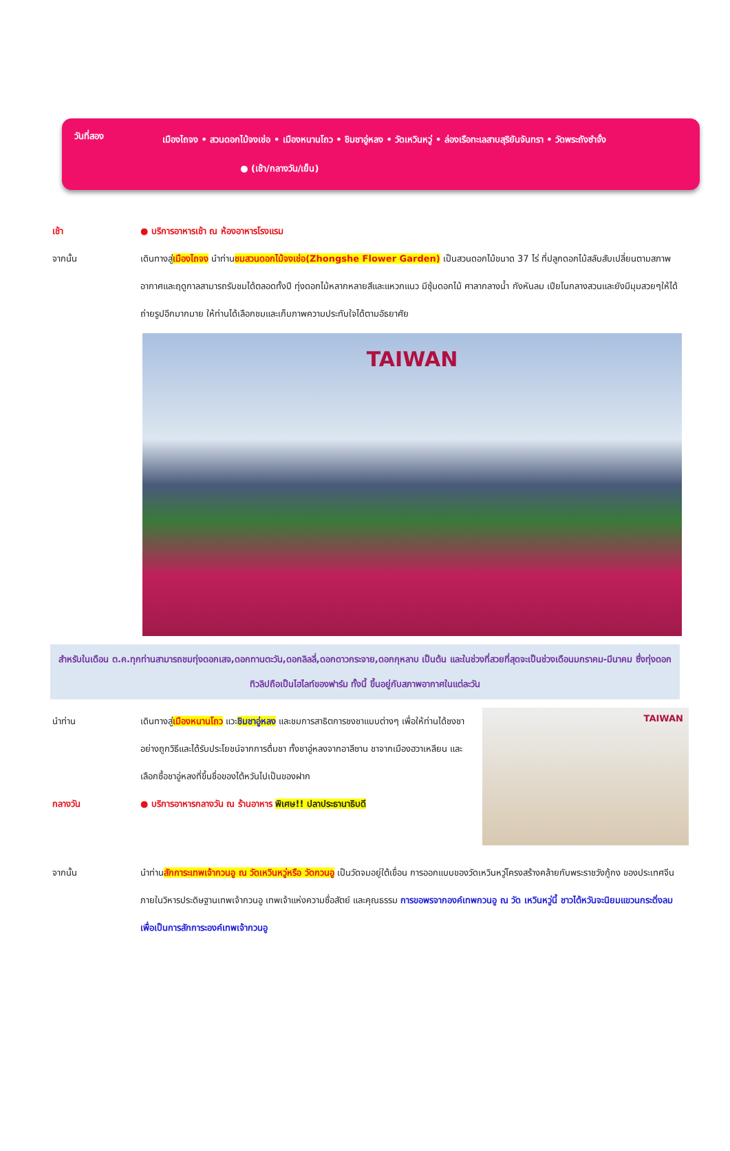วันที่สอง
เมืองไถจง • สวนดอกไม้จงเช่อ • เมืองหนานโถว • ชิมชาอู่หลง • วัดเหวินหวู่ • ล่องเรือทะเลสาบสุริยันจันทรา • วัดพระถังซำจั๋ง ● (เช้า/กลางวัน/เย็น)
เช้า ● บริการอาหารเช้า ณ ห้องอาหารโรงแรม
จากนั้น เดินทางสู่เมืองไถจง นำท่านชมสวนดอกไม้จงเช่อ(Zhongshe Flower Garden) เป็นสวนดอกไม้ขนาด 37 ไร่ ที่ปลูกดอกไม้สลับสับเปลี่ยนตามสภาพอากาศและฤดูกาลสามารถรับชมได้ตลอดทั้งปี ทุ่งดอกไม้หลากหลายสีและแหวกแนว มีซุ้มดอกไม้ ศาลากลางน้ำ กังหันลม เปียโนกลางสวนและยังมีมุมสวยๆให้ได้ถ่ายรูปอีกมากมาย ให้ท่านได้เลือกชมและเก็บภาพความประทับใจได้ตามอัธยาศัย
TAIWAN
สำหรับในเดือน ต.ค.ทุกท่านสามารถชมทุ่งดอกเสจ,ดอกทานตะวัน,ดอกลิลลี่,ดอกดาวกระจาย,ดอกกุหลาบ เป็นต้น และในช่วงที่สวยที่สุดจะเป็นช่วงเดือนมกราคม-มีนาคม ซึ่งทุ่งดอกทิวลิปถือเป็นไฮไลท์ของฟาร์ม ทั้งนี้ ขึ้นอยู่กับสภาพอากาศในแต่ละวัน
นำท่าน เดินทางสู่เมืองหนานโถว แวะชิมชาอู่หลง และชมการสาธิตการชงชาแบบต่างๆ เพื่อให้ท่านได้ชงชาอย่างถูกวิธีและได้รับประโยชน์จากการดื่มชา ทั้งชาอู่หลงจากอาลีซาน ชาจากเมืองฮวาเหลียน และเลือกซื้อชาอู่หลงที่ขึ้นชื่อของไต้หวันไปเป็นของฝาก
กลางวัน ● บริการอาหารกลางวัน ณ ร้านอาหาร พิเศษ!! ปลาประธานาธิบดี
TAIWAN
จากนั้น นำท่านสักการะเทพเจ้ากวนอู ณ วัดเหวินหวู่หรือ วัดกวนอู เป็นวัดจมอยู่ใต้เขื่อน การออกแบบของวัดเหวินหวู่โครงสร้างคล้ายกับพระราชวังกู้กง ของประเทศจีน ภายในวิหารประดิษฐานเทพเจ้ากวนอู เทพเจ้าแห่งความซื่อสัตย์ และคุณธรรม การขอพรจากองค์เทพกวนอู ณ วัด เหวินหวู่นี้ ชาวไต้หวันจะนิยมแขวนกระดิ่งลมเพื่อเป็นการสักการะองค์เทพเจ้ากวนอู